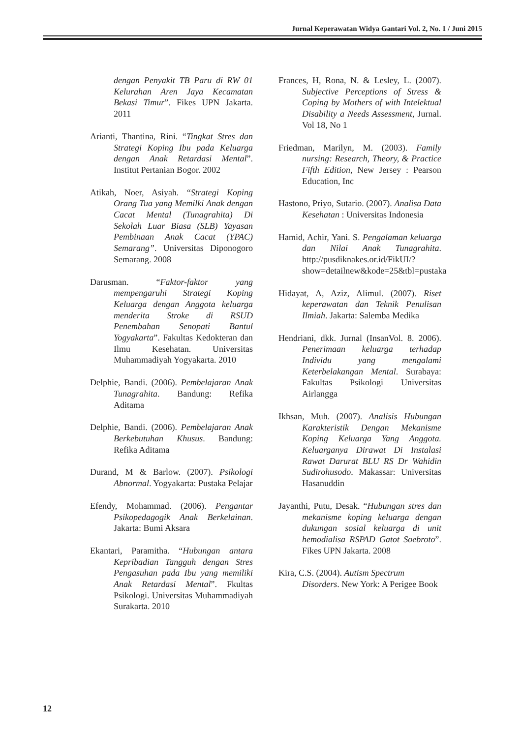Jurnal Keperawatan Widya Gantari Vol. 2, No. 1 / Juni 2015
dengan Penyakit TB Paru di RW 01 Kelurahan Aren Jaya Kecamatan Bekasi Timur”. Fikes UPN Jakarta. 2011
Arianti, Thantina, Rini. “Tingkat Stres dan Strategi Koping Ibu pada Keluarga dengan Anak Retardasi Mental”. Institut Pertanian Bogor. 2002
Atikah, Noer, Asiyah. “Strategi Koping Orang Tua yang Memilki Anak dengan Cacat Mental (Tunagrahita) Di Sekolah Luar Biasa (SLB) Yayasan Pembinaan Anak Cacat (YPAC) Semarang”. Universitas Diponogoro Semarang. 2008
Darusman. “Faktor-faktor yang mempengaruhi Strategi Koping Keluarga dengan Anggota keluarga menderita Stroke di RSUD Penembahan Senopati Bantul Yogyakarta”. Fakultas Kedokteran dan Ilmu Kesehatan. Universitas Muhammadiyah Yogyakarta. 2010
Delphie, Bandi. (2006). Pembelajaran Anak Tunagrahita. Bandung: Refika Aditama
Delphie, Bandi. (2006). Pembelajaran Anak Berkebutuhan Khusus. Bandung: Refika Aditama
Durand, M & Barlow. (2007). Psikologi Abnormal. Yogyakarta: Pustaka Pelajar
Efendy, Mohammad. (2006). Pengantar Psikopedagogik Anak Berkelainan. Jakarta: Bumi Aksara
Ekantari, Paramitha. “Hubungan antara Kepribadian Tangguh dengan Stres Pengasuhan pada Ibu yang memiliki Anak Retardasi Mental”. Fkultas Psikologi. Universitas Muhammadiyah Surakarta. 2010
Frances, H, Rona, N. & Lesley, L. (2007). Subjective Perceptions of Stress & Coping by Mothers of with Intelektual Disability a Needs Assessment, Jurnal. Vol 18, No 1
Friedman, Marilyn, M. (2003). Family nursing: Research, Theory, & Practice Fifth Edition, New Jersey : Pearson Education, Inc
Hastono, Priyo, Sutario. (2007). Analisa Data Kesehatan : Universitas Indonesia
Hamid, Achir, Yani. S. Pengalaman keluarga dan Nilai Anak Tunagrahita. http://pusdiknakes.or.id/FikUI/?show=detailnew&kode=25&tbl=pustaka
Hidayat, A, Aziz, Alimul. (2007). Riset keperawatan dan Teknik Penulisan Ilmiah. Jakarta: Salemba Medika
Hendriani, dkk. Jurnal (InsanVol. 8. 2006). Penerimaan keluarga terhadap Individu yang mengalami Keterbelakangan Mental. Surabaya: Fakultas Psikologi Universitas Airlangga
Ikhsan, Muh. (2007). Analisis Hubungan Karakteristik Dengan Mekanisme Koping Keluarga Yang Anggota. Keluarganya Dirawat Di Instalasi Rawat Darurat BLU RS Dr Wahidin Sudirohusodo. Makassar: Universitas Hasanuddin
Jayanthi, Putu, Desak. “Hubungan stres dan mekanisme koping keluarga dengan dukungan sosial keluarga di unit hemodialisa RSPAD Gatot Soebroto”. Fikes UPN Jakarta. 2008
Kira, C.S. (2004). Autism Spectrum Disorders. New York: A Perigee Book
12